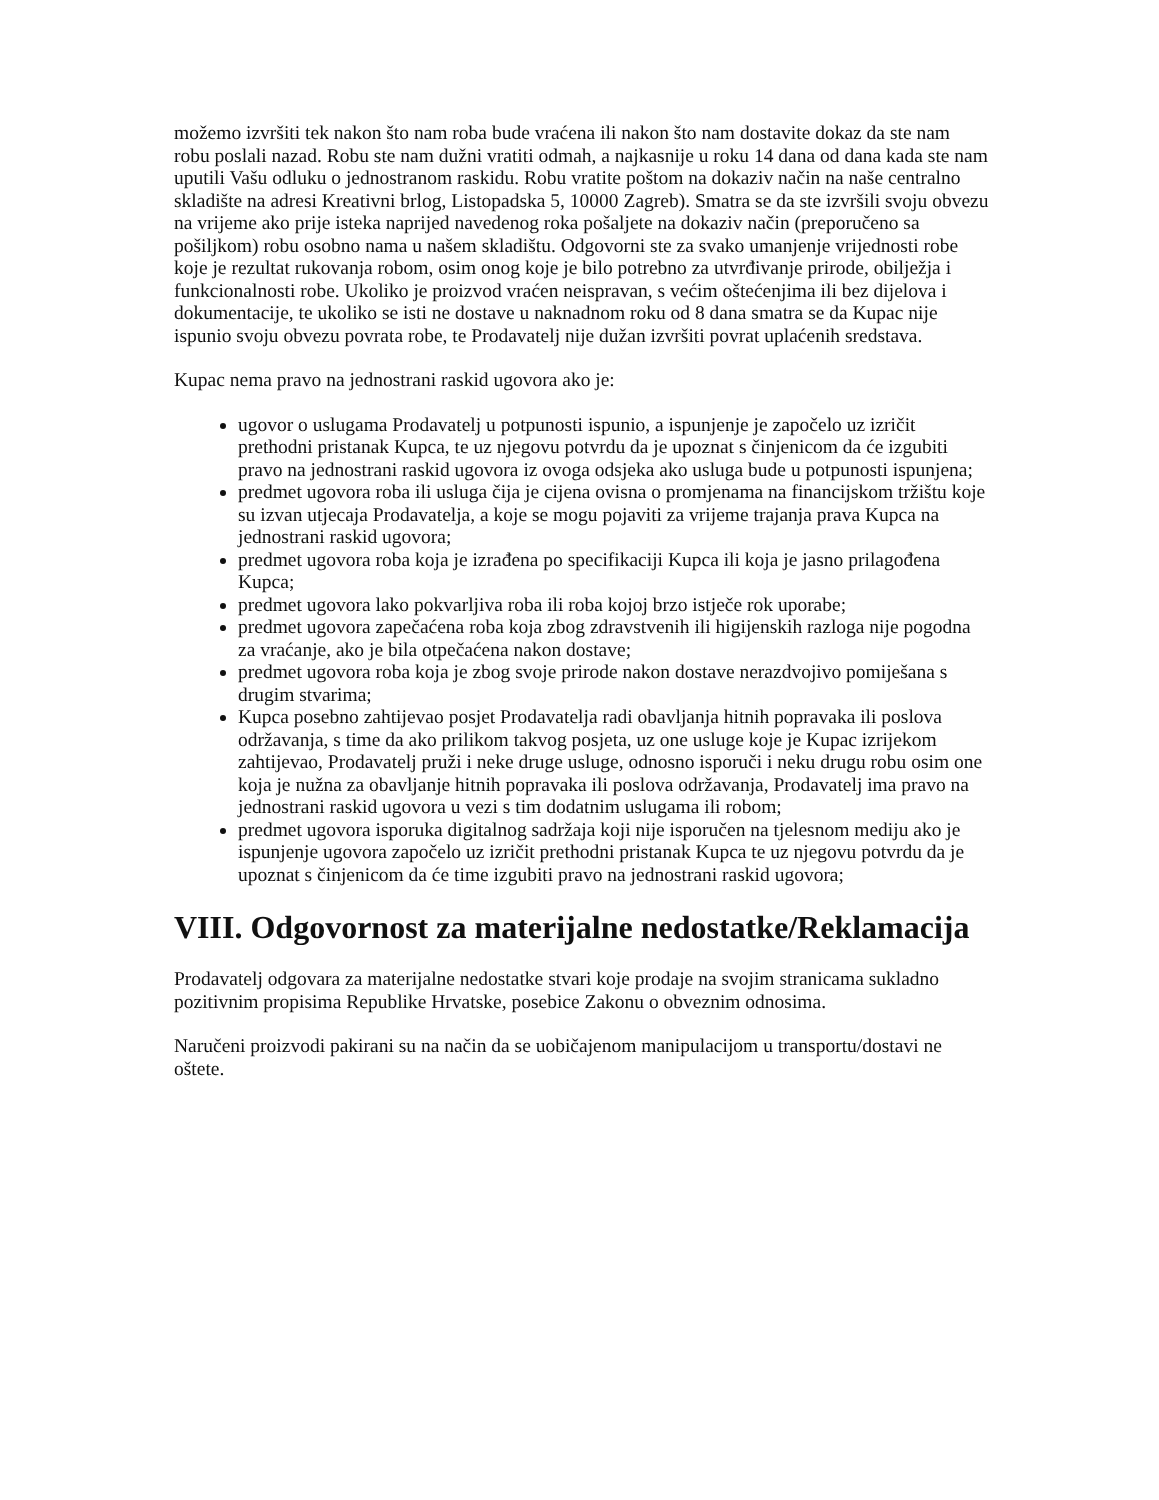možemo izvršiti tek nakon što nam roba bude vraćena ili nakon što nam dostavite dokaz da ste nam robu poslali nazad. Robu ste nam dužni vratiti odmah, a najkasnije u roku 14 dana od dana kada ste nam uputili Vašu odluku o jednostranom raskidu. Robu vratite poštom na dokaziv način na naše centralno skladište na adresi Kreativni brlog, Listopadska 5, 10000 Zagreb). Smatra se da ste izvršili svoju obvezu na vrijeme ako prije isteka naprijed navedenog roka pošaljete na dokaziv način (preporučeno sa pošiljkom) robu osobno nama u našem skladištu. Odgovorni ste za svako umanjenje vrijednosti robe koje je rezultat rukovanja robom, osim onog koje je bilo potrebno za utvrđivanje prirode, obilježja i funkcionalnosti robe. Ukoliko je proizvod vraćen neispravan, s većim oštećenjima ili bez dijelova i dokumentacije, te ukoliko se isti ne dostave u naknadnom roku od 8 dana smatra se da Kupac nije ispunio svoju obvezu povrata robe, te Prodavatelj nije dužan izvršiti povrat uplaćenih sredstava.
Kupac nema pravo na jednostrani raskid ugovora ako je:
ugovor o uslugama Prodavatelj u potpunosti ispunio, a ispunjenje je započelo uz izričit prethodni pristanak Kupca, te uz njegovu potvrdu da je upoznat s činjenicom da će izgubiti pravo na jednostrani raskid ugovora iz ovoga odsjeka ako usluga bude u potpunosti ispunjena;
predmet ugovora roba ili usluga čija je cijena ovisna o promjenama na financijskom tržištu koje su izvan utjecaja Prodavatelja, a koje se mogu pojaviti za vrijeme trajanja prava Kupca na jednostrani raskid ugovora;
predmet ugovora roba koja je izrađena po specifikaciji Kupca ili koja je jasno prilagođena Kupca;
predmet ugovora lako pokvarljiva roba ili roba kojoj brzo istječe rok uporabe;
predmet ugovora zapečaćena roba koja zbog zdravstvenih ili higijenskih razloga nije pogodna za vraćanje, ako je bila otpečaćena nakon dostave;
predmet ugovora roba koja je zbog svoje prirode nakon dostave nerazdvojivo pomiješana s drugim stvarima;
Kupca posebno zahtijevao posjet Prodavatelja radi obavljanja hitnih popravaka ili poslova održavanja, s time da ako prilikom takvog posjeta, uz one usluge koje je Kupac izrijekom zahtijevao, Prodavatelj pruži i neke druge usluge, odnosno isporuči i neku drugu robu osim one koja je nužna za obavljanje hitnih popravaka ili poslova održavanja, Prodavatelj ima pravo na jednostrani raskid ugovora u vezi s tim dodatnim uslugama ili robom;
predmet ugovora isporuka digitalnog sadržaja koji nije isporučen na tjelesnom mediju ako je ispunjenje ugovora započelo uz izričit prethodni pristanak Kupca te uz njegovu potvrdu da je upoznat s činjenicom da će time izgubiti pravo na jednostrani raskid ugovora;
VIII. Odgovornost za materijalne nedostatke/Reklamacija
Prodavatelj odgovara za materijalne nedostatke stvari koje prodaje na svojim stranicama sukladno pozitivnim propisima Republike Hrvatske, posebice Zakonu o obveznim odnosima.
Naručeni proizvodi pakirani su na način da se uobičajenom manipulacijom u transportu/dostavi ne oštete.